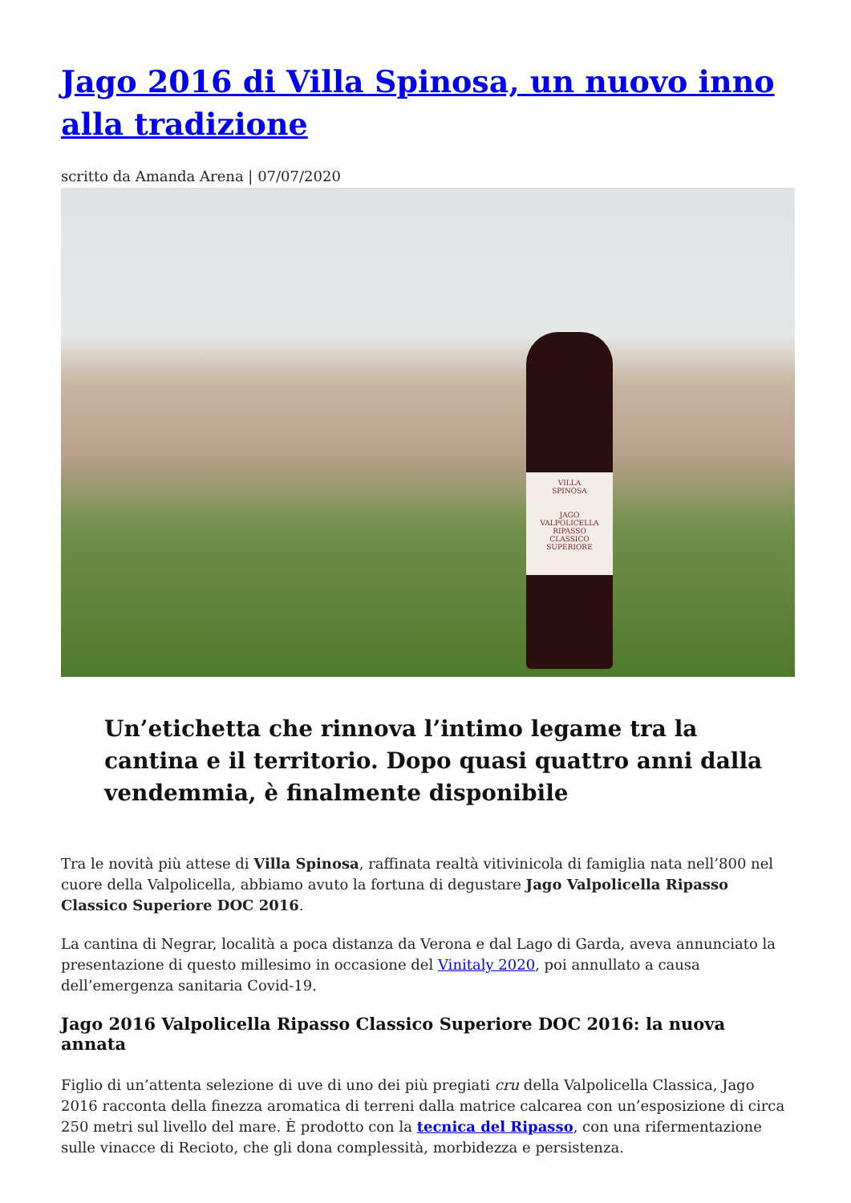Jago 2016 di Villa Spinosa, un nuovo inno alla tradizione
scritto da Amanda Arena | 07/07/2020
VILLA
SPINOSA
JAGO
VALPOLICELLA RIPASSO
CLASSICO SUPERIORE
Un’etichetta che rinnova l’intimo legame tra la cantina e il territorio. Dopo quasi quattro anni dalla vendemmia, è finalmente disponibile
Tra le novità più attese di Villa Spinosa, raffinata realtà vitivinicola di famiglia nata nell’800 nel cuore della Valpolicella, abbiamo avuto la fortuna di degustare Jago Valpolicella Ripasso Classico Superiore DOC 2016.
La cantina di Negrar, località a poca distanza da Verona e dal Lago di Garda, aveva annunciato la presentazione di questo millesimo in occasione del Vinitaly 2020, poi annullato a causa dell’emergenza sanitaria Covid-19.
Jago 2016 Valpolicella Ripasso Classico Superiore DOC 2016: la nuova annata
Figlio di un’attenta selezione di uve di uno dei più pregiati cru della Valpolicella Classica, Jago 2016 racconta della finezza aromatica di terreni dalla matrice calcarea con un’esposizione di circa 250 metri sul livello del mare. È prodotto con la tecnica del Ripasso, con una rifermentazione sulle vinacce di Recioto, che gli dona complessità, morbidezza e persistenza.